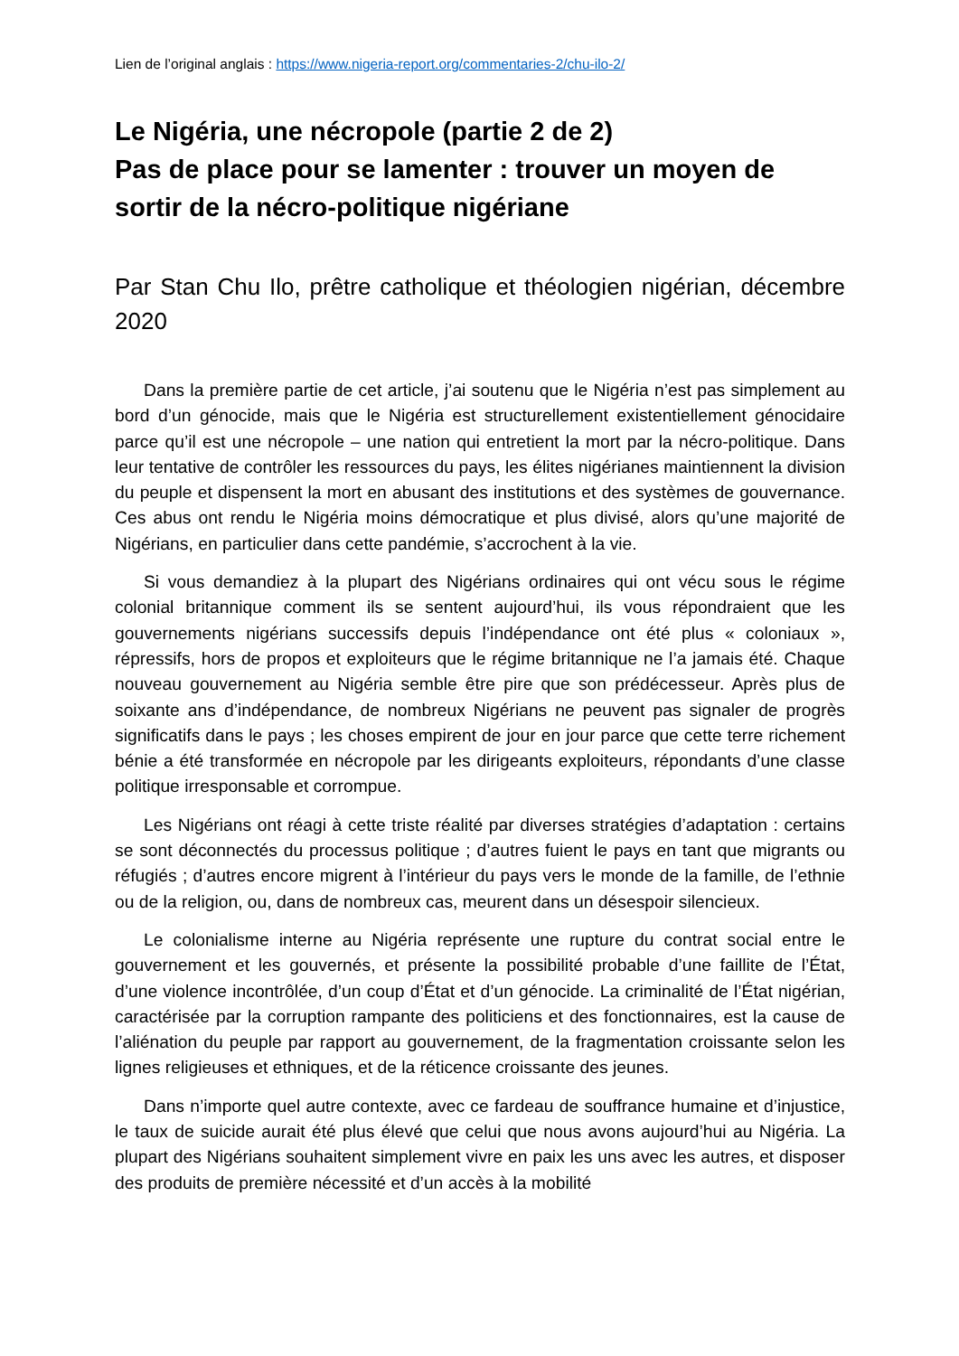Lien de l’original anglais : https://www.nigeria-report.org/commentaries-2/chu-ilo-2/
Le Nigéria, une nécropole (partie 2 de 2)
Pas de place pour se lamenter : trouver un moyen de sortir de la nécro-politique nigériane
Par Stan Chu Ilo, prêtre catholique et théologien nigérian, décembre 2020
Dans la première partie de cet article, j’ai soutenu que le Nigéria n’est pas simplement au bord d’un génocide, mais que le Nigéria est structurellement existentiellement génocidaire parce qu’il est une nécropole – une nation qui entretient la mort par la nécro-politique. Dans leur tentative de contrôler les ressources du pays, les élites nigérianes maintiennent la division du peuple et dispensent la mort en abusant des institutions et des systèmes de gouvernance. Ces abus ont rendu le Nigéria moins démocratique et plus divisé, alors qu’une majorité de Nigérians, en particulier dans cette pandémie, s’accrochent à la vie.
Si vous demandiez à la plupart des Nigérians ordinaires qui ont vécu sous le régime colonial britannique comment ils se sentent aujourd’hui, ils vous répondraient que les gouvernements nigérians successifs depuis l’indépendance ont été plus « coloniaux », répressifs, hors de propos et exploiteurs que le régime britannique ne l’a jamais été. Chaque nouveau gouvernement au Nigéria semble être pire que son prédécesseur. Après plus de soixante ans d’indépendance, de nombreux Nigérians ne peuvent pas signaler de progrès significatifs dans le pays ; les choses empirent de jour en jour parce que cette terre richement bénie a été transformée en nécropole par les dirigeants exploiteurs, répondants d’une classe politique irresponsable et corrompue.
Les Nigérians ont réagi à cette triste réalité par diverses stratégies d’adaptation : certains se sont déconnectés du processus politique ; d’autres fuient le pays en tant que migrants ou réfugiés ; d’autres encore migrent à l’intérieur du pays vers le monde de la famille, de l’ethnie ou de la religion, ou, dans de nombreux cas, meurent dans un désespoir silencieux.
Le colonialisme interne au Nigéria représente une rupture du contrat social entre le gouvernement et les gouvernés, et présente la possibilité probable d’une faillite de l’État, d’une violence incontrôlée, d’un coup d’État et d’un génocide. La criminalité de l’État nigérian, caractérisée par la corruption rampante des politiciens et des fonctionnaires, est la cause de l’aliénation du peuple par rapport au gouvernement, de la fragmentation croissante selon les lignes religieuses et ethniques, et de la réticence croissante des jeunes.
Dans n’importe quel autre contexte, avec ce fardeau de souffrance humaine et d’injustice, le taux de suicide aurait été plus élevé que celui que nous avons aujourd’hui au Nigéria. La plupart des Nigérians souhaitent simplement vivre en paix les uns avec les autres, et disposer des produits de première nécessité et d’un accès à la mobilité